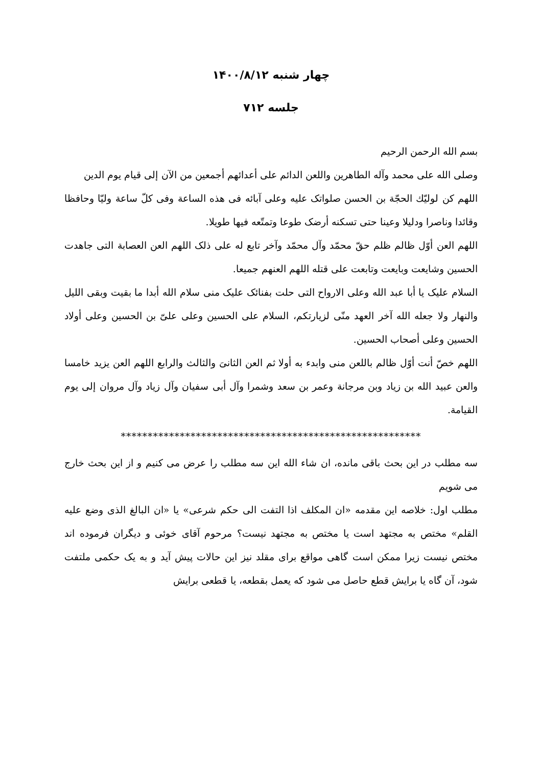چهار شنبه ۱۴۰۰/۸/۱۲
جلسه ۷۱۲
بسم الله الرحمن الرحيم
وصلى الله على محمد وآله الطاهرين واللعن الدائم على أعدائهم أجمعين من الآن إلى قيام يوم الدين
اللهم كن لوليّك الحجّة بن الحسن صلواتک عليه وعلى آبائه فى هذه الساعة وفى كلّ ساعة وليّا وحافظا وقائدا وناصرا ودليلا وعينا حتى تسكنه أرضک طوعا وتمتّعه فيها طويلا.
اللهم العن أوّل ظالم ظلم حقّ محمّد وآل محمّد وآخر تابع له على ذلک اللهم العن العصابة التى جاهدت الحسين وشايعت وبايعت وتابعت على قتله اللهم العنهم جميعا.
السلام عليک يا أبا عبد الله وعلى الارواح التى حلت بفنائک عليک منى سلام الله أبدا ما بقيت وبقى الليل والنهار ولا جعله الله آخر العهد منّى لزيارتكم، السلام على الحسين وعلى علىّ بن الحسين وعلى أولاد الحسين وعلى أصحاب الحسين.
اللهم خصّ أنت أوّل ظالم باللعن منى وابدء به أولا ثم العن الثانىَ والثالث والرابع اللهم العن يزيد خامسا والعن عبيد الله بن زياد وبن مرجانة وعمر بن سعد وشمرا وآل أبى سفيان وآل زياد وآل مروان إلى يوم القيامة.
********************************************************
سه مطلب در این بحث باقی مانده، ان شاء الله این سه مطلب را عرض می کنیم و از این بحث خارج می شویم
مطلب اول: خلاصه این مقدمه «ان المکلف اذا التفت الی حکم شرعی» یا «ان البالغ الذی وضع علیه القلم» مختص به مجتهد است یا مختص به مجتهد نیست؟ مرحوم آقای خوئی و دیگران فرموده اند مختص نیست زیرا ممکن است گاهی مواقع برای مقلد نیز این حالات پیش آید و به یک حکمی ملتفت شود، آن گاه یا برایش قطع حاصل می شود که یعمل بقطعه، یا قطعی برایش